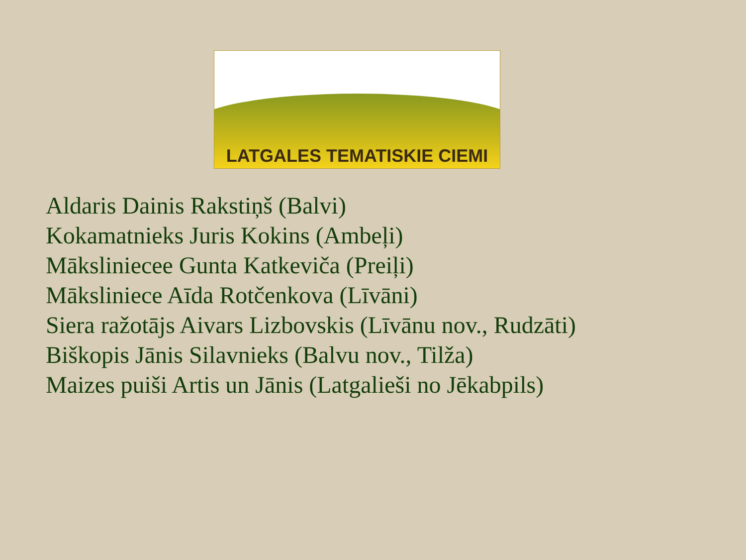LATGALES TEMATISKIE CIEMI
Aldaris Dainis Rakstiņš (Balvi)
Kokamatnieks Juris Kokins (Ambeļi)
Mākslinieceе Gunta Katkeviča (Preiļi)
Māksliniece Aīda Rotčenkova (Līvāni)
Siera ražotājs Aivars Lizbovskis (Līvānu nov., Rudzāti)
Biškopis Jānis Silavnieks (Balvu nov., Tilža)
Maizes puiši Artis un Jānis (Latgalieši no Jēkabpils)